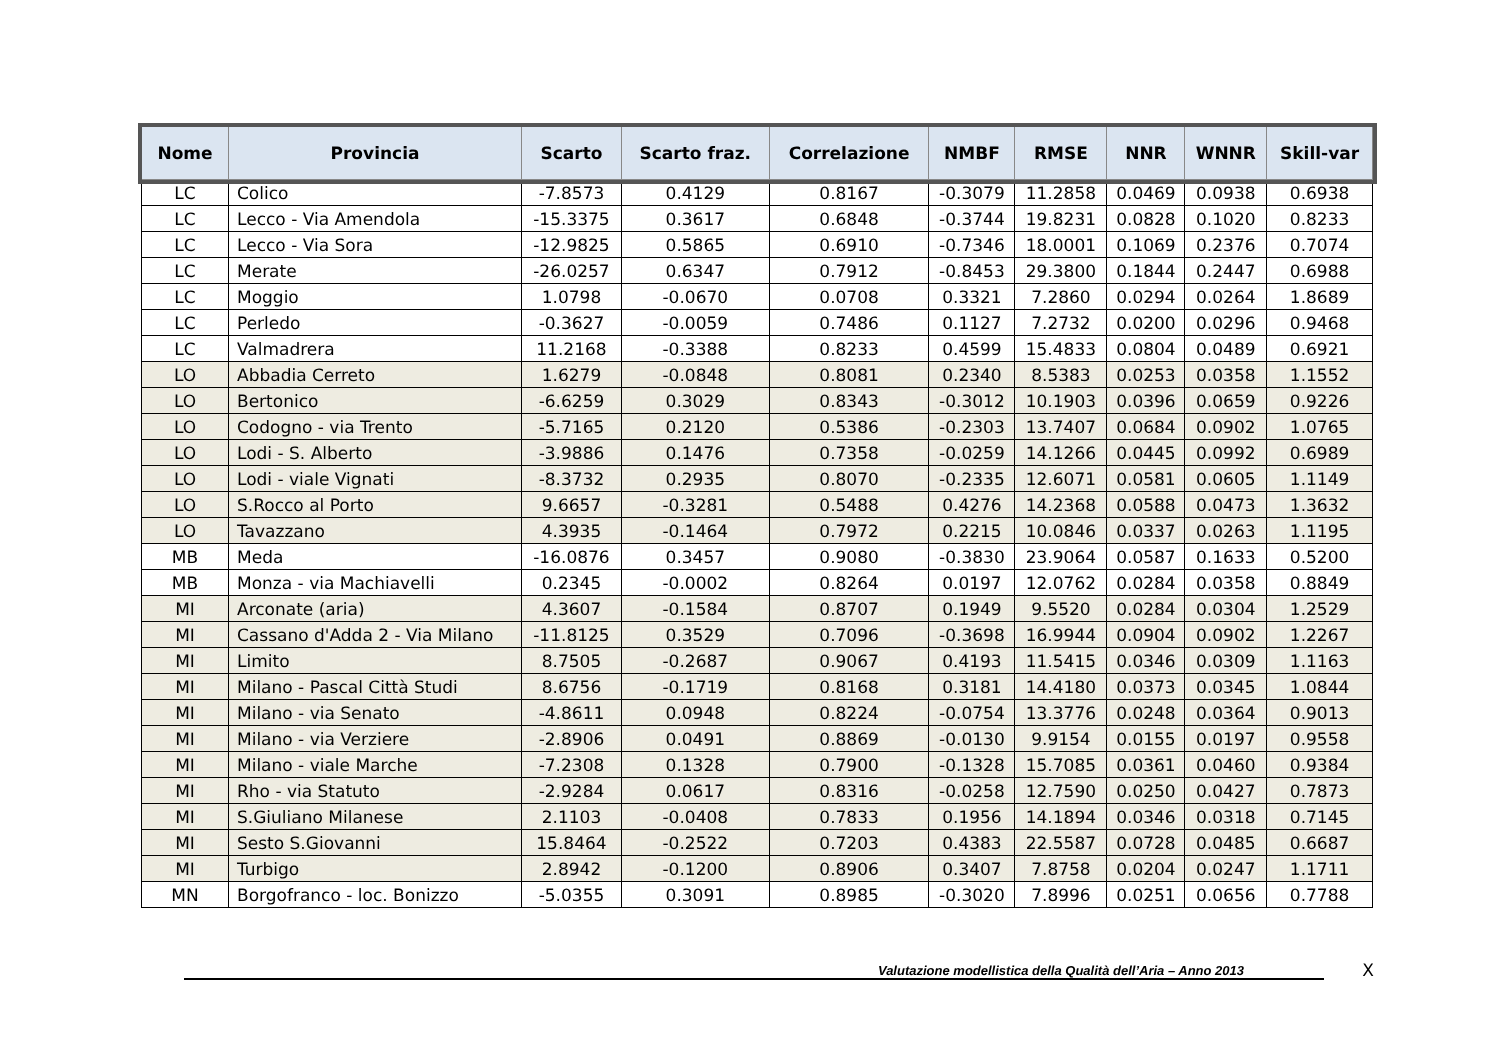| Nome | Provincia | Scarto | Scarto fraz. | Correlazione | NMBF | RMSE | NNR | WNNR | Skill-var |
| --- | --- | --- | --- | --- | --- | --- | --- | --- | --- |
| LC | Colico | -7.8573 | 0.4129 | 0.8167 | -0.3079 | 11.2858 | 0.0469 | 0.0938 | 0.6938 |
| LC | Lecco - Via Amendola | -15.3375 | 0.3617 | 0.6848 | -0.3744 | 19.8231 | 0.0828 | 0.1020 | 0.8233 |
| LC | Lecco - Via Sora | -12.9825 | 0.5865 | 0.6910 | -0.7346 | 18.0001 | 0.1069 | 0.2376 | 0.7074 |
| LC | Merate | -26.0257 | 0.6347 | 0.7912 | -0.8453 | 29.3800 | 0.1844 | 0.2447 | 0.6988 |
| LC | Moggio | 1.0798 | -0.0670 | 0.0708 | 0.3321 | 7.2860 | 0.0294 | 0.0264 | 1.8689 |
| LC | Perledo | -0.3627 | -0.0059 | 0.7486 | 0.1127 | 7.2732 | 0.0200 | 0.0296 | 0.9468 |
| LC | Valmadrera | 11.2168 | -0.3388 | 0.8233 | 0.4599 | 15.4833 | 0.0804 | 0.0489 | 0.6921 |
| LO | Abbadia Cerreto | 1.6279 | -0.0848 | 0.8081 | 0.2340 | 8.5383 | 0.0253 | 0.0358 | 1.1552 |
| LO | Bertonico | -6.6259 | 0.3029 | 0.8343 | -0.3012 | 10.1903 | 0.0396 | 0.0659 | 0.9226 |
| LO | Codogno - via Trento | -5.7165 | 0.2120 | 0.5386 | -0.2303 | 13.7407 | 0.0684 | 0.0902 | 1.0765 |
| LO | Lodi - S. Alberto | -3.9886 | 0.1476 | 0.7358 | -0.0259 | 14.1266 | 0.0445 | 0.0992 | 0.6989 |
| LO | Lodi - viale Vignati | -8.3732 | 0.2935 | 0.8070 | -0.2335 | 12.6071 | 0.0581 | 0.0605 | 1.1149 |
| LO | S.Rocco al Porto | 9.6657 | -0.3281 | 0.5488 | 0.4276 | 14.2368 | 0.0588 | 0.0473 | 1.3632 |
| LO | Tavazzano | 4.3935 | -0.1464 | 0.7972 | 0.2215 | 10.0846 | 0.0337 | 0.0263 | 1.1195 |
| MB | Meda | -16.0876 | 0.3457 | 0.9080 | -0.3830 | 23.9064 | 0.0587 | 0.1633 | 0.5200 |
| MB | Monza - via Machiavelli | 0.2345 | -0.0002 | 0.8264 | 0.0197 | 12.0762 | 0.0284 | 0.0358 | 0.8849 |
| MI | Arconate (aria) | 4.3607 | -0.1584 | 0.8707 | 0.1949 | 9.5520 | 0.0284 | 0.0304 | 1.2529 |
| MI | Cassano d'Adda 2 - Via Milano | -11.8125 | 0.3529 | 0.7096 | -0.3698 | 16.9944 | 0.0904 | 0.0902 | 1.2267 |
| MI | Limito | 8.7505 | -0.2687 | 0.9067 | 0.4193 | 11.5415 | 0.0346 | 0.0309 | 1.1163 |
| MI | Milano - Pascal Città Studi | 8.6756 | -0.1719 | 0.8168 | 0.3181 | 14.4180 | 0.0373 | 0.0345 | 1.0844 |
| MI | Milano - via Senato | -4.8611 | 0.0948 | 0.8224 | -0.0754 | 13.3776 | 0.0248 | 0.0364 | 0.9013 |
| MI | Milano - via Verziere | -2.8906 | 0.0491 | 0.8869 | -0.0130 | 9.9154 | 0.0155 | 0.0197 | 0.9558 |
| MI | Milano - viale Marche | -7.2308 | 0.1328 | 0.7900 | -0.1328 | 15.7085 | 0.0361 | 0.0460 | 0.9384 |
| MI | Rho - via Statuto | -2.9284 | 0.0617 | 0.8316 | -0.0258 | 12.7590 | 0.0250 | 0.0427 | 0.7873 |
| MI | S.Giuliano Milanese | 2.1103 | -0.0408 | 0.7833 | 0.1956 | 14.1894 | 0.0346 | 0.0318 | 0.7145 |
| MI | Sesto S.Giovanni | 15.8464 | -0.2522 | 0.7203 | 0.4383 | 22.5587 | 0.0728 | 0.0485 | 0.6687 |
| MI | Turbigo | 2.8942 | -0.1200 | 0.8906 | 0.3407 | 7.8758 | 0.0204 | 0.0247 | 1.1711 |
| MN | Borgofranco - loc. Bonizzo | -5.0355 | 0.3091 | 0.8985 | -0.3020 | 7.8996 | 0.0251 | 0.0656 | 0.7788 |
Valutazione modellistica della Qualità dell’Aria – Anno 2013
X